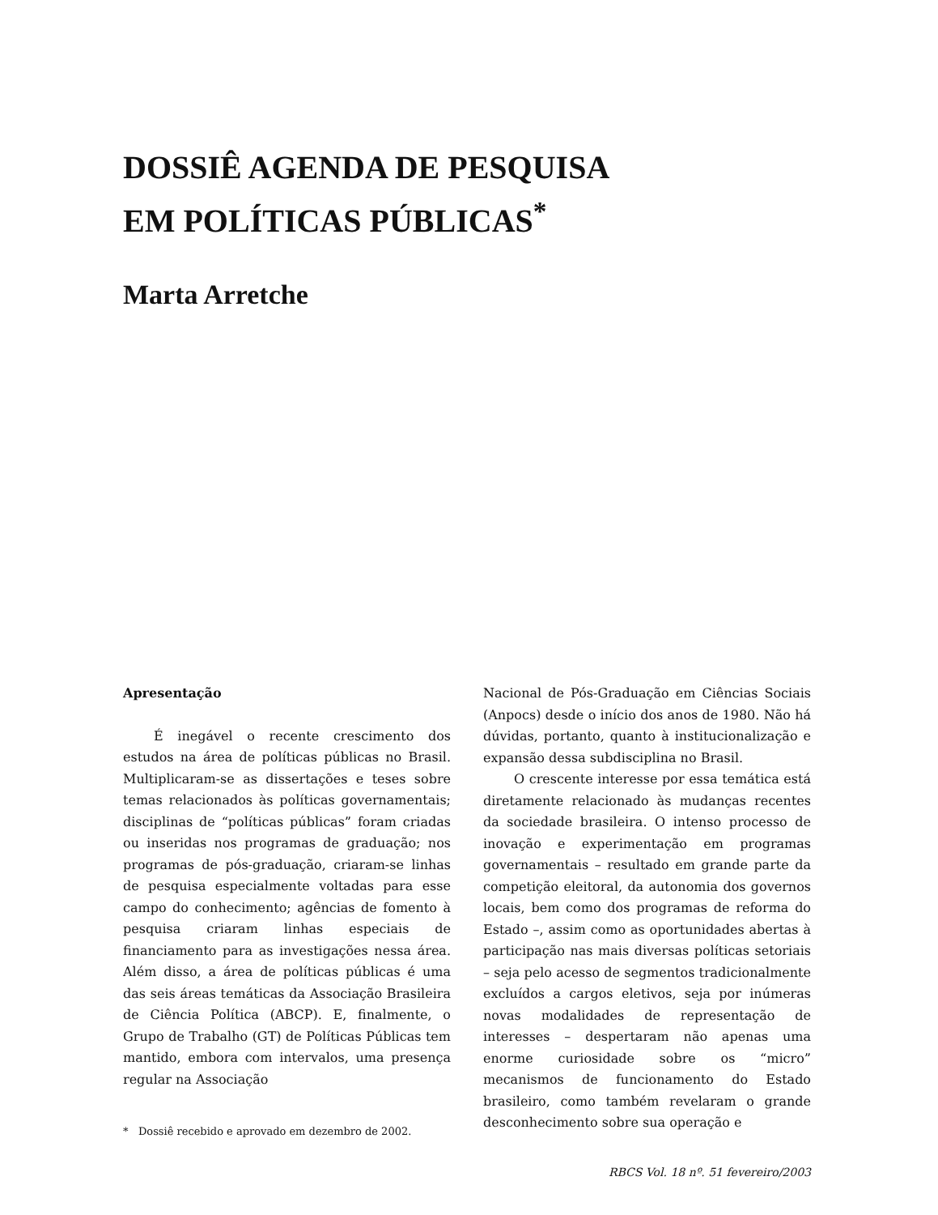DOSSIÊ AGENDA DE PESQUISA
EM POLÍTICAS PÚBLICAS<sup>*</sup>
Marta Arretche
Apresentação
É inegável o recente crescimento dos estudos na área de políticas públicas no Brasil. Multiplicaram-se as dissertações e teses sobre temas relacionados às políticas governamentais; disciplinas de “políticas públicas” foram criadas ou inseridas nos programas de graduação; nos programas de pós-graduação, criaram-se linhas de pesquisa especialmente voltadas para esse campo do conhecimento; agências de fomento à pesquisa criaram linhas especiais de financiamento para as investigações nessa área. Além disso, a área de políticas públicas é uma das seis áreas temáticas da Associação Brasileira de Ciência Política (ABCP). E, finalmente, o Grupo de Trabalho (GT) de Políticas Públicas tem mantido, embora com intervalos, uma presença regular na Associação
* Dossiê recebido e aprovado em dezembro de 2002.
Nacional de Pós-Graduação em Ciências Sociais (Anpocs) desde o início dos anos de 1980. Não há dúvidas, portanto, quanto à institucionalização e expansão dessa subdisciplina no Brasil.
O crescente interesse por essa temática está diretamente relacionado às mudanças recentes da sociedade brasileira. O intenso processo de inovação e experimentação em programas governamentais – resultado em grande parte da competição eleitoral, da autonomia dos governos locais, bem como dos programas de reforma do Estado –, assim como as oportunidades abertas à participação nas mais diversas políticas setoriais – seja pelo acesso de segmentos tradicionalmente excluídos a cargos eletivos, seja por inúmeras novas modalidades de representação de interesses – despertaram não apenas uma enorme curiosidade sobre os “micro” mecanismos de funcionamento do Estado brasileiro, como também revelaram o grande desconhecimento sobre sua operação e
RBCS Vol. 18 nº. 51 fevereiro/2003